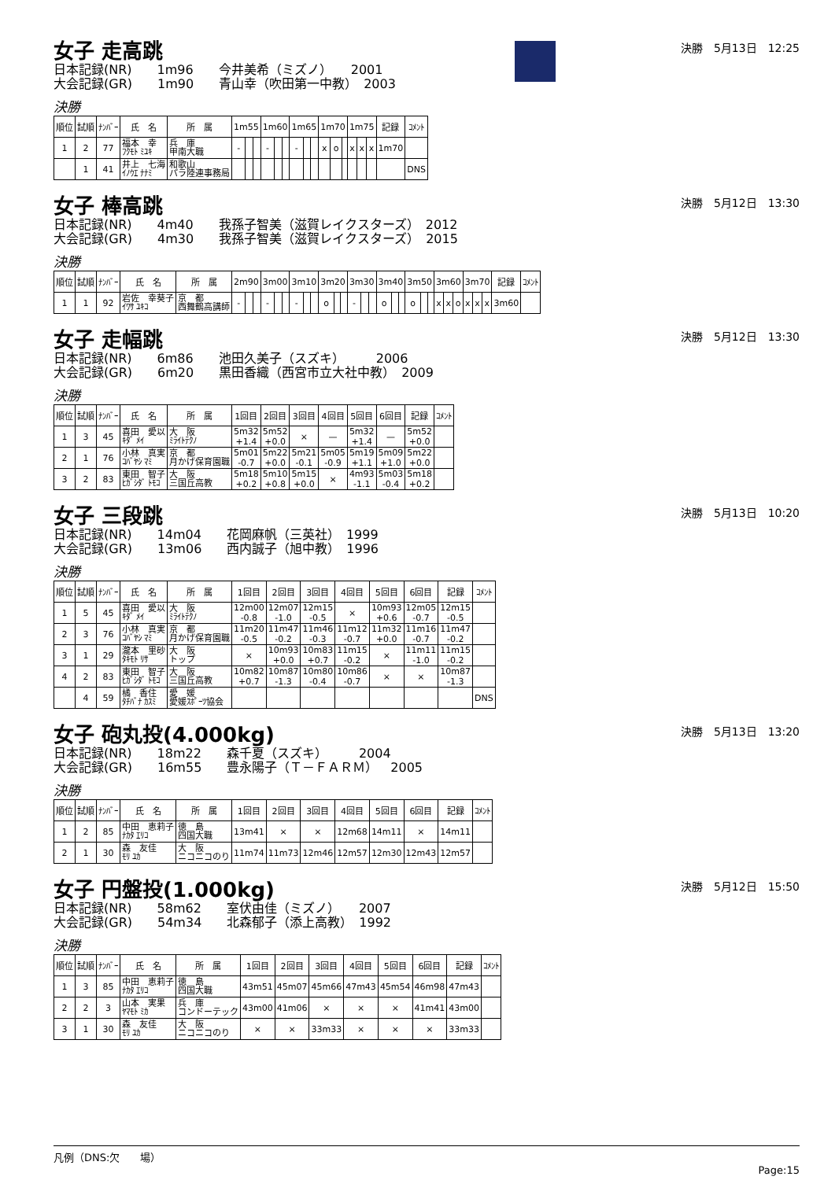女子 走高跳
決勝　5月13日　12:25
日本記録(NR)　　1m96　　今井美希（ミズノ）　　2001
大会記録(GR)　　1m90　　青山幸（吹田第一中教）　2003
決勝
| 順位 | 試順 | ﾅﾝﾊﾞｰ | 氏 名 | 所 属 | 1m55 | | | 1m60 | | | 1m65 | | | 1m70 | | | 1m75 | | | 記録 | ｺﾒﾝﾄ |
| --- | --- | --- | --- | --- | --- | --- | --- | --- | --- | --- | --- | --- | --- | --- | --- | --- | --- | --- | --- | --- | --- |
| 1 | 2 | 77 | 福本 幸 ﾌｸﾓﾄ ﾐﾕｷ | 兵 庫 甲南大職 | - | | | - | | | - | | | x | o | | x | x | x | 1m70 | |
| | 1 | 41 | 井上 七海 ｲﾉｳｴ ﾅﾅﾐ | 和歌山 パラ陸連事務局 | | | | | | | | | | | | | | | | | DNS |
女子 棒高跳
決勝　5月12日　13:30
日本記録(NR)　　4m40　　我孫子智美（滋賀レイクスターズ）　2012
大会記録(GR)　　4m30　　我孫子智美（滋賀レイクスターズ）　2015
決勝
| 順位 | 試順 | ﾅﾝﾊﾞｰ | 氏 名 | 所 属 | 2m90 | | | 3m00 | | | 3m10 | | | 3m20 | | | 3m30 | | | 3m40 | | | 3m50 | | | 3m60 | | | 3m70 | | | 記録 | ｺﾒﾝﾄ |
| --- | --- | --- | --- | --- | --- | --- | --- | --- | --- | --- | --- | --- | --- | --- | --- | --- | --- | --- | --- | --- | --- | --- | --- | --- | --- | --- | --- | --- | --- | --- | --- | --- | --- |
| 1 | 1 | 92 | 岩佐 幸葵子 ｲﾜｻ ﾕｷｺ | 京 都 西舞鶴高講師 | - | | | - | | | - | | | o | | | - | | | o | | | o | | | x | x | o | x | x | x | 3m60 | |
女子 走幅跳
決勝　5月12日　13:30
日本記録(NR)　　6m86　　池田久美子（スズキ）　　　2006
大会記録(GR)　　6m20　　黒田香織（西宮市立大社中教）　2009
決勝
| 順位 | 試順 | ﾅﾝﾊﾞｰ | 氏 名 | 所 属 | 1回目 | 2回目 | 3回目 | 4回目 | 5回目 | 6回目 | 記録 | ｺﾒﾝﾄ |
| --- | --- | --- | --- | --- | --- | --- | --- | --- | --- | --- | --- | --- |
| 1 | 3 | 45 | 喜田 愛以 ｷﾀﾞ ﾒｲ | 大 阪 ﾐﾗｲﾄﾃｸﾉ | 5m32 +1.4 | 5m52 +0.0 | × | — | 5m32 +1.4 | — | 5m52 +0.0 | |
| 2 | 1 | 76 | 小林 真実 ｺﾊﾞﾔｼ ﾏﾐ | 京 都 月かげ保育園職 | 5m01 -0.7 | 5m22 +0.0 | 5m21 -0.1 | 5m05 -0.9 | 5m19 +1.1 | 5m09 +1.0 | 5m22 +0.0 | |
| 3 | 2 | 83 | 東田 智子 ﾋｶﾞｼﾀﾞ ﾄﾓｺ | 大 阪 三国丘高教 | 5m18 +0.2 | 5m10 +0.8 | 5m15 +0.0 | × | 4m93 -1.1 | 5m03 -0.4 | 5m18 +0.2 | |
女子 三段跳
決勝　5月13日　10:20
日本記録(NR)　　14m04　　花岡麻帆（三英社）　1999
大会記録(GR)　　13m06　　西内誠子（旭中教）　1996
決勝
| 順位 | 試順 | ﾅﾝﾊﾞｰ | 氏 名 | 所 属 | 1回目 | 2回目 | 3回目 | 4回目 | 5回目 | 6回目 | 記録 | ｺﾒﾝﾄ |
| --- | --- | --- | --- | --- | --- | --- | --- | --- | --- | --- | --- | --- |
| 1 | 5 | 45 | 喜田 愛以 ｷﾀﾞ ﾒｲ | 大 阪 ﾐﾗｲﾄﾃｸﾉ | 12m00 -0.8 | 12m07 -1.0 | 12m15 -0.5 | × | 10m93 +0.6 | 12m05 -0.7 | 12m15 -0.5 | |
| 2 | 3 | 76 | 小林 真実 ｺﾊﾞﾔｼ ﾏﾐ | 京 都 月かげ保育園職 | 11m20 -0.5 | 11m47 -0.2 | 11m46 -0.3 | 11m12 -0.7 | 11m32 +0.0 | 11m16 -0.7 | 11m47 -0.2 | |
| 3 | 1 | 29 | 瀧本 里砂 ﾀｷﾓﾄ ﾘｻ | 大 阪 トップ | × | 10m93 +0.0 | 10m83 +0.7 | 11m15 -0.2 | × | 11m11 -1.0 | 11m15 -0.2 | |
| 4 | 2 | 83 | 東田 智子 ﾋｶﾞｼﾀﾞ ﾄﾓｺ | 大 阪 三国丘高教 | 10m82 +0.7 | 10m87 -1.3 | 10m80 -0.4 | 10m86 -0.7 | × | × | 10m87 -1.3 | |
| | 4 | 59 | 橘 香住 ﾀﾁﾊﾞﾅ ｶｽﾐ | 愛 媛 愛媛ｽﾎﾟｰﾂ協会 | | | | | | | | DNS |
女子 砲丸投(4.000kg)
決勝　5月13日　13:20
日本記録(NR)　　18m22　　森千夏（スズキ）　　　2004
大会記録(GR)　　16m55　　豊永陽子（Ｔ－ＦＡＲＭ）　2005
決勝
| 順位 | 試順 | ﾅﾝﾊﾞｰ | 氏 名 | 所 属 | 1回目 | 2回目 | 3回目 | 4回目 | 5回目 | 6回目 | 記録 | ｺﾒﾝﾄ |
| --- | --- | --- | --- | --- | --- | --- | --- | --- | --- | --- | --- | --- |
| 1 | 2 | 85 | 中田 恵莉子 ﾅｶﾀ ｴﾘｺ | 徳 島 四国大職 | 13m41 | × | × | 12m68 | 14m11 | × | 14m11 | |
| 2 | 1 | 30 | 森 友佳 ﾓﾘ ﾕｶ | 大 阪 ニコニコのり | 11m74 | 11m73 | 12m46 | 12m57 | 12m30 | 12m43 | 12m57 | |
女子 円盤投(1.000kg)
決勝　5月12日　15:50
日本記録(NR)　　58m62　　室伏由佳（ミズノ）　　2007
大会記録(GR)　　54m34　　北森郁子（添上高教）　1992
決勝
| 順位 | 試順 | ﾅﾝﾊﾞｰ | 氏 名 | 所 属 | 1回目 | 2回目 | 3回目 | 4回目 | 5回目 | 6回目 | 記録 | ｺﾒﾝﾄ |
| --- | --- | --- | --- | --- | --- | --- | --- | --- | --- | --- | --- | --- |
| 1 | 3 | 85 | 中田 恵莉子 ﾅｶﾀ ｴﾘｺ | 徳 島 四国大職 | 43m51 | 45m07 | 45m66 | 47m43 | 45m54 | 46m98 | 47m43 | |
| 2 | 2 | 3 | 山本 実果 ﾔﾏﾓﾄ ﾐｶ | 兵 庫 コンドーテック | 43m00 | 41m06 | × | × | × | 41m41 | 43m00 | |
| 3 | 1 | 30 | 森 友佳 ﾓﾘ ﾕｶ | 大 阪 ニコニコのり | × | × | 33m33 | × | × | × | 33m33 | |
凡例（DNS:欠　　場）
Page:15